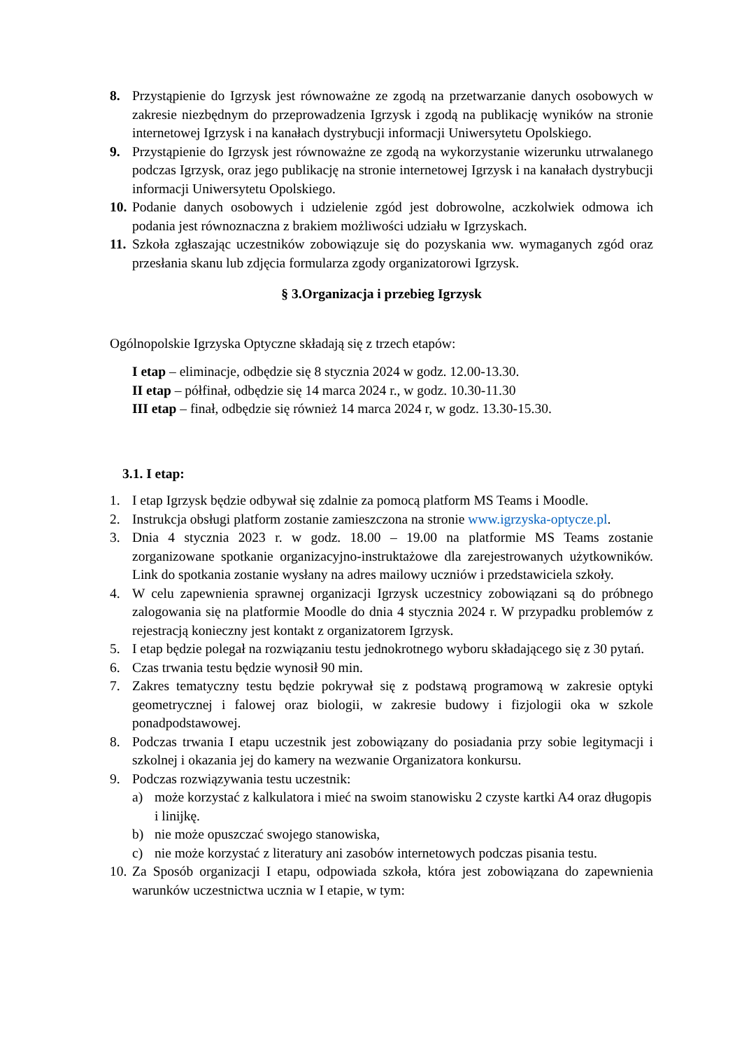8. Przystąpienie do Igrzysk jest równoważne ze zgodą na przetwarzanie danych osobowych w zakresie niezbędnym do przeprowadzenia Igrzysk i zgodą na publikację wyników na stronie internetowej Igrzysk i na kanałach dystrybucji informacji Uniwersytetu Opolskiego.
9. Przystąpienie do Igrzysk jest równoważne ze zgodą na wykorzystanie wizerunku utrwalanego podczas Igrzysk, oraz jego publikację na stronie internetowej Igrzysk i na kanałach dystrybucji informacji Uniwersytetu Opolskiego.
10.
Podanie danych osobowych i udzielenie zgód jest dobrowolne, aczkolwiek odmowa ich podania jest równoznaczna z brakiem możliwości udziału w Igrzyskach.
11.
Szkoła zgłaszając uczestników zobowiązuje się do pozyskania ww. wymaganych zgód oraz przesłania skanu lub zdjęcia formularza zgody organizatorowi Igrzysk.
§ 3.Organizacja i przebieg Igrzysk
Ogólnopolskie Igrzyska Optyczne składają się z trzech etapów:
I etap – eliminacje, odbędzie się 8 stycznia 2024 w godz. 12.00-13.30.
II etap – półfinał, odbędzie się 14 marca 2024 r., w godz. 10.30-11.30
III etap – finał, odbędzie się również 14 marca 2024 r, w godz. 13.30-15.30.
3.1. I etap:
1. I etap Igrzysk będzie odbywał się zdalnie za pomocą platform MS Teams i Moodle.
2. Instrukcja obsługi platform zostanie zamieszczona na stronie www.igrzyska-optycze.pl.
3. Dnia 4 stycznia 2023 r. w godz. 18.00 – 19.00 na platformie MS Teams zostanie zorganizowane spotkanie organizacyjno-instruktażowe dla zarejestrowanych użytkowników. Link do spotkania zostanie wysłany na adres mailowy uczniów i przedstawiciela szkoły.
4. W celu zapewnienia sprawnej organizacji Igrzysk uczestnicy zobowiązani są do próbnego zalogowania się na platformie Moodle do dnia 4 stycznia 2024 r. W przypadku problemów z rejestracją konieczny jest kontakt z organizatorem Igrzysk.
5. I etap będzie polegał na rozwiązaniu testu jednokrotnego wyboru składającego się z 30 pytań.
6. Czas trwania testu będzie wynosił 90 min.
7. Zakres tematyczny testu będzie pokrywał się z podstawą programową w zakresie optyki geometrycznej i falowej oraz biologii, w zakresie budowy i fizjologii oka w szkole ponadpodstawowej.
8. Podczas trwania I etapu uczestnik jest zobowiązany do posiadania przy sobie legitymacji i szkolnej i okazania jej do kamery na wezwanie Organizatora konkursu.
9. Podczas rozwiązywania testu uczestnik:
a) może korzystać z kalkulatora i mieć na swoim stanowisku 2 czyste kartki A4 oraz długopis i linijkę.
b) nie może opuszczać swojego stanowiska,
c) nie może korzystać z literatury ani zasobów internetowych podczas pisania testu.
10.
Za Sposób organizacji I etapu, odpowiada szkoła, która jest zobowiązana do zapewnienia warunków uczestnictwa ucznia w I etapie, w tym: